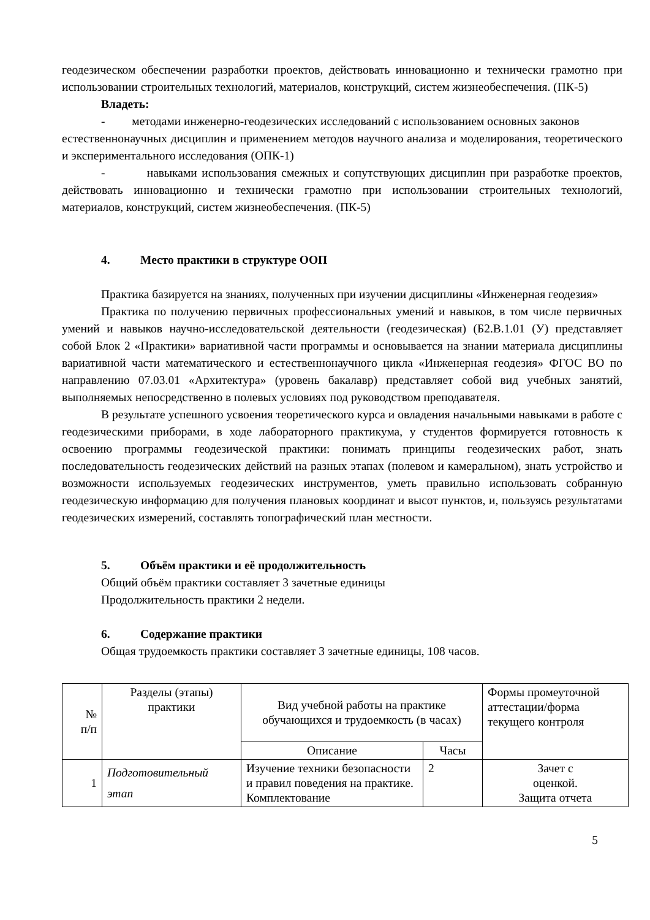геодезическом обеспечении разработки проектов, действовать инновационно и технически грамотно при использовании строительных технологий, материалов, конструкций, систем жизнеобеспечения. (ПК-5)
Владеть:
- методами инженерно-геодезических исследований с использованием основных законов
естественнонаучных дисциплин и применением методов научного анализа и моделирования, теоретического и экспериментального исследования (ОПК-1)
- навыками использования смежных и сопутствующих дисциплин при разработке проектов, действовать инновационно и технически грамотно при использовании строительных технологий, материалов, конструкций, систем жизнеобеспечения. (ПК-5)
4. Место практики в структуре ООП
Практика базируется на знаниях, полученных при изучении дисциплины «Инженерная геодезия»
Практика по получению первичных профессиональных умений и навыков, в том числе первичных умений и навыков научно-исследовательской деятельности (геодезическая) (Б2.В.1.01 (У) представляет собой Блок 2 «Практики» вариативной части программы и основывается на знании материала дисциплины вариативной части математического и естественнонаучного цикла «Инженерная геодезия» ФГОС ВО по направлению 07.03.01 «Архитектура» (уровень бакалавр) представляет собой вид учебных занятий, выполняемых непосредственно в полевых условиях под руководством преподавателя.
В результате успешного усвоения теоретического курса и овладения начальными навыками в работе с геодезическими приборами, в ходе лабораторного практикума, у студентов формируется готовность к освоению программы геодезической практики: понимать принципы геодезических работ, знать последовательность геодезических действий на разных этапах (полевом и камеральном), знать устройство и возможности используемых геодезических инструментов, уметь правильно использовать собранную геодезическую информацию для получения плановых координат и высот пунктов, и, пользуясь результатами геодезических измерений, составлять топографический план местности.
5. Объём практики и её продолжительность
Общий объём практики составляет 3 зачетные единицы
Продолжительность практики 2 недели.
6. Содержание практики
Общая трудоемкость практики составляет 3 зачетные единицы, 108 часов.
| № п/п | Разделы (этапы) практики | Вид учебной работы на практике обучающихся и трудоемкость (в часах) | | Формы промеуточной аттестации/форма текущего контроля |
| --- | --- | --- | --- | --- |
| | | Описание | Часы | |
| 1 | Подготовительный этап | Изучение техники безопасности и правил поведения на практике. Комплектование | 2 | Зачет с оценкой. Защита отчета |
5